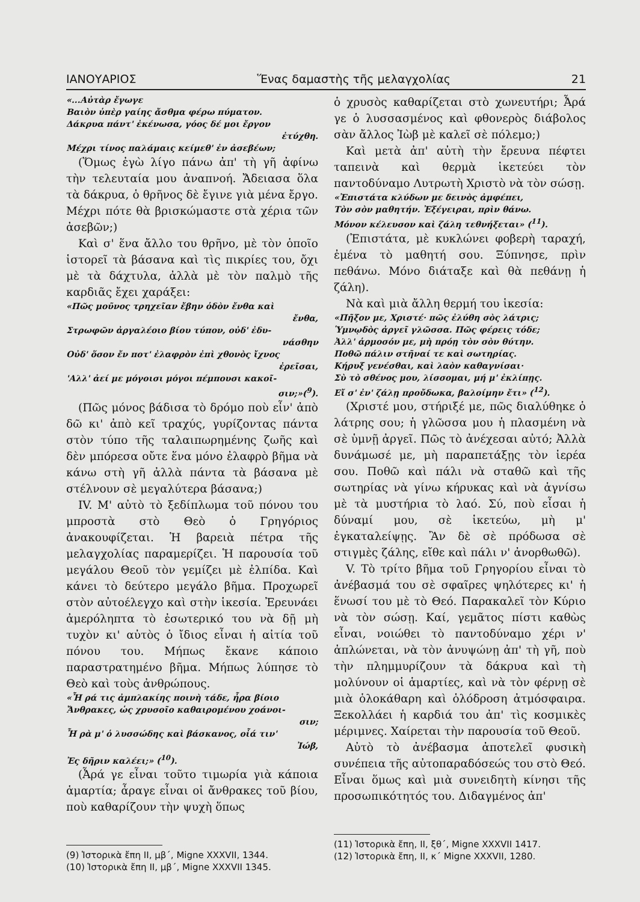ΙΑΝΟΥΑΡΙΟΣ Ἕνας δαμαστὴς τῆς μελαγχολίας 21
«...Αὐτὰρ ἔγωγε
Βαιὸν ὑπὲρ γαίης ἄσθμα φέρω πύματον.
Δάκρυα πάντ' ἐκένωσα, γόος δέ μοι ἔργον
ἐτύχθη.
Μέχρι τίνος παλάμαις κείμεθ' ἐν ἀσεβέων;
(Ὅμως ἐγὼ λίγο πάνω ἀπ' τὴ γῆ ἀφίνω τὴν τελευταία μου ἀναπνοή. Ἄδειασα ὅλα τὰ δάκρυα, ὁ θρῆνος δὲ ἔγινε γιὰ μένα ἔργο. Μέχρι πότε θὰ βρισκώμαστε στὰ χέρια τῶν ἀσεβῶν;)
Καὶ σ' ἕνα ἄλλο του θρῆνο, μὲ τὸν ὁποῖο ἱστορεῖ τὰ βάσανα καὶ τὶς πικρίες του, ὄχι μὲ τὰ δάχτυλα, ἀλλὰ μὲ τὸν παλμὸ τῆς καρδιᾶς ἔχει χαράξει:
«Πῶς μοῦνος τρηχεῖαν ἔβην ὁδὸν ἔνθα καὶ
ἔνθα,
Στρωφῶν ἀργαλέοιο βίου τύπον, οὐδ' ἐδυ-
νάσθην
Οὐδ' ὅσον ἔν ποτ' ἐλαφρὸν ἐπὶ χθονὸς ἴχνος
ἐρεῖσαι,
'Αλλ' ἀεί με μόγοισι μόγοι πέμπουσι κακοῖ-
σιν;»(<sup>9</sup>).
(Πῶς μόνος βάδισα τὸ δρόμο ποὺ εἶν' ἀπὸ δῶ κι' ἀπὸ κεῖ τραχύς, γυρίζοντας πάντα στὸν τύπο τῆς ταλαιπωρημένης ζωῆς καὶ δὲν μπόρεσα οὔτε ἕνα μόνο ἐλαφρὸ βῆμα νὰ κάνω στὴ γῆ ἀλλὰ πάντα τὰ βάσανα μὲ στέλνουν σὲ μεγαλύτερα βάσανα;)
IV. Μ' αὐτὸ τὸ ξεδίπλωμα τοῦ πόνου του μπροστὰ στὸ Θεὸ ὁ Γρηγόριος ἀνακουφίζεται. Ἡ βαρειὰ πέτρα τῆς μελαγχολίας παραμερίζει. Ἡ παρουσία τοῦ μεγάλου Θεοῦ τὸν γεμίζει μὲ ἐλπίδα. Καὶ κάνει τὸ δεύτερο μεγάλο βῆμα. Προχωρεῖ στὸν αὐτοέλεγχο καὶ στὴν ἱκεσία. Ἐρευνάει ἀμερόληπτα τὸ ἐσωτερικό του νὰ δῇ μὴ τυχὸν κι' αὐτὸς ὁ ἴδιος εἶναι ἡ αἰτία τοῦ πόνου του. Μήπως ἔκανε κάποιο παραστρατημένο βῆμα. Μήπως λύπησε τὸ Θεὸ καὶ τοὺς ἀνθρώπους.
«Ἦ ρά τις ἀμπλακίης ποινὴ τάδε, ἦρα βίοιο
Ἄνθρακες, ὡς χρυσοῖο καθαιρομένου χοάνοι-
σιν;
Ἦ ρὰ μ' ὁ λυσσώδης καὶ βάσκανος, οἷά τιν'
Ἰώβ,
Ἐς δῆριν καλέει;» (<sup>10</sup>).
(Ἆρά γε εἶναι τοῦτο τιμωρία γιὰ κάποια ἁμαρτία; ἆραγε εἶναι οἱ ἄνθρακες τοῦ βίου, ποὺ καθαρίζουν τὴν ψυχὴ ὅπως
(9) Ἱστορικὰ ἔπη ΙΙ, μβ΄, Migne XXXVII, 1344.
(10) Ἱστορικὰ ἔπη ΙΙ, μβ΄, Migne XXXVII 1345.
ὁ χρυσὸς καθαρίζεται στὸ χωνευτήρι; Ἆρά γε ὁ λυσσασμένος καὶ φθονερὸς διάβολος σὰν ἄλλος Ἰὼβ μὲ καλεῖ σὲ πόλεμο;)
Καὶ μετὰ ἀπ' αὐτὴ τὴν ἔρευνα πέφτει ταπεινὰ καὶ θερμὰ ἱκετεύει τὸν παντοδύναμο Λυτρωτὴ Χριστὸ νὰ τὸν σώσῃ.
«Ἐπιστάτα κλύδων με δεινὸς ἀμφέπει,
Τὸν σὸν μαθητήν. Ἐξέγειραι, πρὶν θάνω.
Μόνον κέλευσον καὶ ζάλη τεθνήξεται» (<sup>11</sup>).
(Ἐπιστάτα, μὲ κυκλώνει φοβερὴ ταραχή, ἐμένα τὸ μαθητή σου. Ξύπνησε, πρὶν πεθάνω. Μόνο διάταξε καὶ θὰ πεθάνῃ ἡ ζάλη).
Νὰ καὶ μιὰ ἄλλη θερμή του ἱκεσία:
«Πῆξον με, Χριστέ· πῶς ἐλύθη σὸς λάτρις;
Ὑμνῳδὸς ἀργεῖ γλῶσσα. Πῶς φέρεις τόδε;
Ἀλλ' ἁρμοσόν με, μὴ πρόῃ τὸν σὸν θύτην.
Ποθῶ πάλιν στῆναί τε καὶ σωτηρίας.
Κήρυξ γενέσθαι, καὶ λαὸν καθαγνίσαι·
Σὺ τὸ σθένος μου, λίσσομαι, μή μ' ἐκλίπῃς.
Εἴ σ' ἐν' ζάλῃ προὔδωκα, βαλοίμην ἔτι» (<sup>12</sup>).
(Χριστέ μου, στήριξέ με, πῶς διαλύθηκε ὁ λάτρης σου; ἡ γλῶσσα μου ἡ πλασμένη νὰ σὲ ὑμνῇ ἀργεῖ. Πῶς τὸ ἀνέχεσαι αὐτό; Ἀλλὰ δυνάμωσέ με, μὴ παραπετάξῃς τὸν ἱερέα σου. Ποθῶ καὶ πάλι νὰ σταθῶ καὶ τῆς σωτηρίας νὰ γίνω κήρυκας καὶ νὰ ἁγνίσω μὲ τὰ μυστήρια τὸ λαό. Σύ, ποὺ εἶσαι ἡ δύναμί μου, σὲ ἱκετεύω, μὴ μ' ἐγκαταλείψῃς. Ἂν δὲ σὲ πρόδωσα σὲ στιγμὲς ζάλης, εἴθε καὶ πάλι ν' ἀνορθωθῶ).
V. Τὸ τρίτο βῆμα τοῦ Γρηγορίου εἶναι τὸ ἀνέβασμά του σὲ σφαῖρες ψηλότερες κι' ἡ ἕνωσί του μὲ τὸ Θεό. Παρακαλεῖ τὸν Κύριο νὰ τὸν σώσῃ. Καί, γεμᾶτος πίστι καθὼς εἶναι, νοιώθει τὸ παντοδύναμο χέρι ν' ἁπλώνεται, νὰ τὸν ἀνυψώνῃ ἀπ' τὴ γῆ, ποὺ τὴν πλημμυρίζουν τὰ δάκρυα καὶ τὴ μολύνουν οἱ ἁμαρτίες, καὶ νὰ τὸν φέρνῃ σὲ μιὰ ὁλοκάθαρη καὶ ὁλόδροση ἀτμόσφαιρα. Ξεκολλάει ἡ καρδιά του ἀπ' τὶς κοσμικὲς μέριμνες. Χαίρεται τὴν παρουσία τοῦ Θεοῦ.
Αὐτὸ τὸ ἀνέβασμα ἀποτελεῖ φυσικὴ συνέπεια τῆς αὐτοπαραδόσεώς του στὸ Θεό. Εἶναι ὅμως καὶ μιὰ συνειδητὴ κίνησι τῆς προσωπικότητός του. Διδαγμένος ἀπ'
(11) Ἱστορικὰ ἔπη, ΙΙ, ξθ΄, Migne XXXVII 1417.
(12) Ἱστορικὰ ἔπη, ΙΙ, κ΄ Migne XXXVII, 1280.